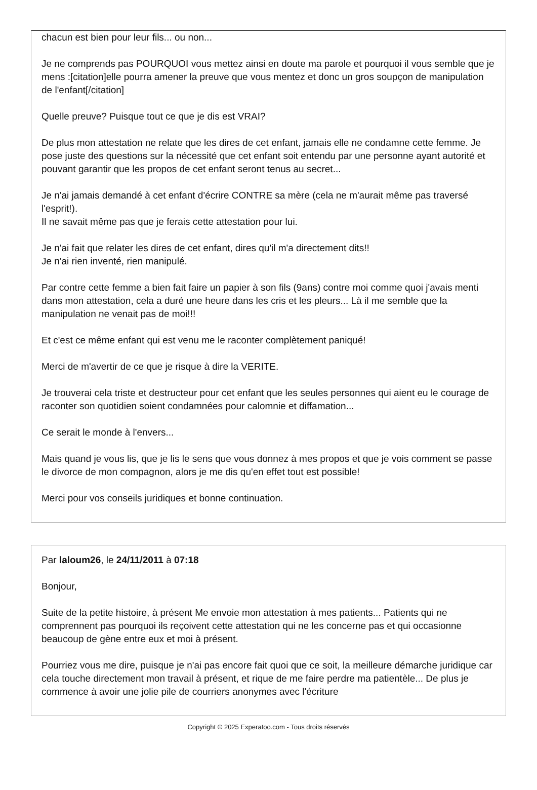chacun est bien pour leur fils... ou non...
Je ne comprends pas POURQUOI vous mettez ainsi en doute ma parole et pourquoi il vous semble que je mens :[citation]elle pourra amener la preuve que vous mentez et donc un gros soupçon de manipulation de l'enfant[/citation]
Quelle preuve? Puisque tout ce que je dis est VRAI?
De plus mon attestation ne relate que les dires de cet enfant, jamais elle ne condamne cette femme. Je pose juste des questions sur la nécessité que cet enfant soit entendu par une personne ayant autorité et pouvant garantir que les propos de cet enfant seront tenus au secret...
Je n'ai jamais demandé à cet enfant d'écrire CONTRE sa mère (cela ne m'aurait même pas traversé l'esprit!).
Il ne savait même pas que je ferais cette attestation pour lui.
Je n'ai fait que relater les dires de cet enfant, dires qu'il m'a directement dits!!
Je n'ai rien inventé, rien manipulé.
Par contre cette femme a bien fait faire un papier à son fils (9ans) contre moi comme quoi j'avais menti dans mon attestation, cela a duré une heure dans les cris et les pleurs... Là il me semble que la manipulation ne venait pas de moi!!!
Et c'est ce même enfant qui est venu me le raconter complètement paniqué!
Merci de m'avertir de ce que je risque à dire la VERITE.
Je trouverai cela triste et destructeur pour cet enfant que les seules personnes qui aient eu le courage de raconter son quotidien soient condamnées pour calomnie et diffamation...
Ce serait le monde à l'envers...
Mais quand je vous lis, que je lis le sens que vous donnez à mes propos et que je vois comment se passe le divorce de mon compagnon, alors je me dis qu'en effet tout est possible!
Merci pour vos conseils juridiques et bonne continuation.
Par laloum26, le 24/11/2011 à 07:18
Bonjour,
Suite de la petite histoire, à présent Me envoie mon attestation à mes patients... Patients qui ne comprennent pas pourquoi ils reçoivent cette attestation qui ne les concerne pas et qui occasionne beaucoup de gène entre eux et moi à présent.
Pourriez vous me dire, puisque je n'ai pas encore fait quoi que ce soit, la meilleure démarche juridique car cela touche directement mon travail à présent, et rique de me faire perdre ma patientèle... De plus je commence à avoir une jolie pile de courriers anonymes avec l'écriture
Copyright © 2025 Experatoo.com - Tous droits réservés